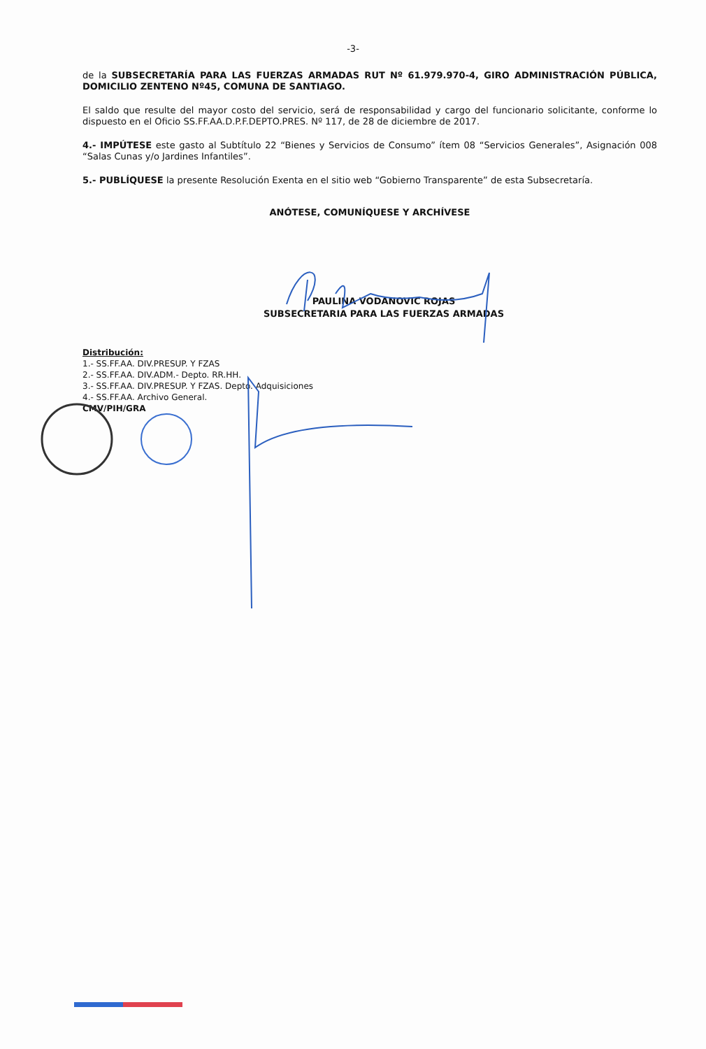-3-
de la SUBSECRETARÍA PARA LAS FUERZAS ARMADAS RUT Nº 61.979.970-4, GIRO ADMINISTRACIÓN PÚBLICA, DOMICILIO ZENTENO Nº45, COMUNA DE SANTIAGO.
El saldo que resulte del mayor costo del servicio, será de responsabilidad y cargo del funcionario solicitante, conforme lo dispuesto en el Oficio SS.FF.AA.D.P.F.DEPTO.PRES. Nº 117, de 28 de diciembre de 2017.
4.- IMPÚTESE este gasto al Subtítulo 22 “Bienes y Servicios de Consumo” ítem 08 “Servicios Generales”, Asignación 008 “Salas Cunas y/o Jardines Infantiles”.
5.- PUBLÍQUESE la presente Resolución Exenta en el sitio web “Gobierno Transparente” de esta Subsecretaría.
ANÓTESE, COMUNÍQUESE Y ARCHÍVESE
PAULINA VODANOVIC ROJAS
SUBSECRETARIA PARA LAS FUERZAS ARMADAS
Distribución:
1.- SS.FF.AA. DIV.PRESUP. Y FZAS
2.- SS.FF.AA. DIV.ADM.- Depto. RR.HH.
3.- SS.FF.AA. DIV.PRESUP. Y FZAS. Depto. Adquisiciones
4.- SS.FF.AA. Archivo General.
CMV/PIH/GRA